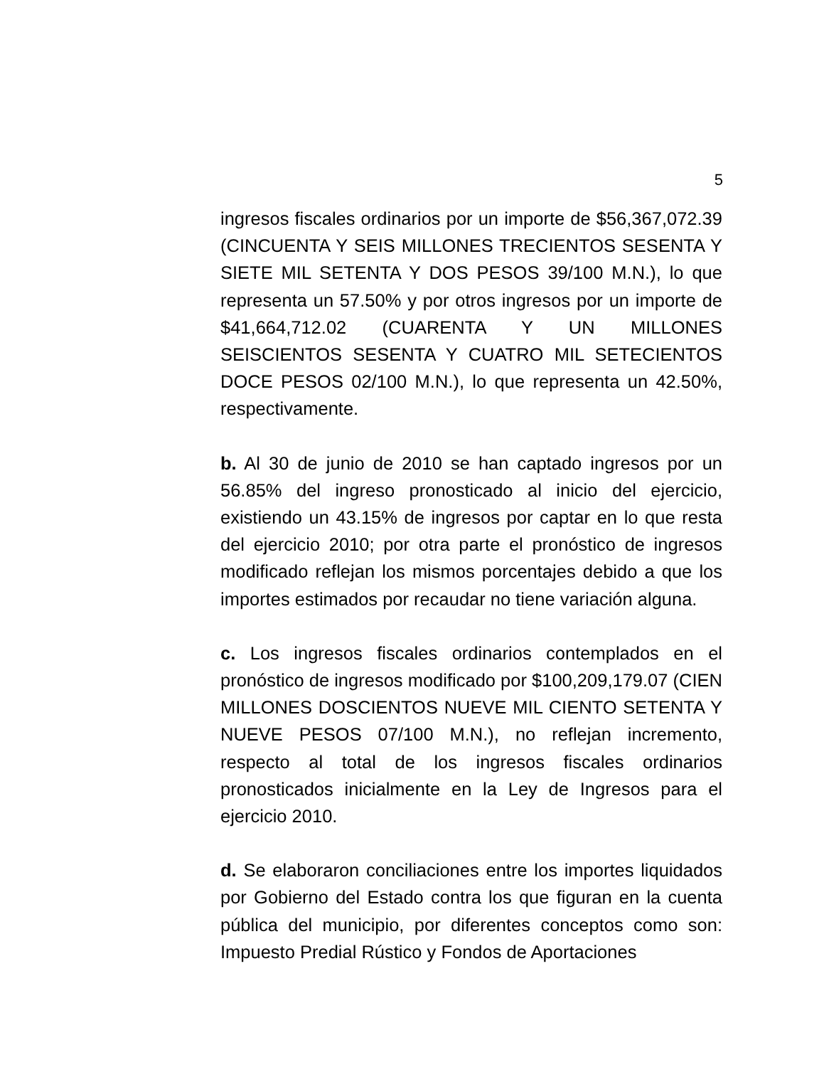5
ingresos fiscales ordinarios por un importe de $56,367,072.39 (CINCUENTA Y SEIS MILLONES TRECIENTOS SESENTA Y SIETE MIL SETENTA Y DOS PESOS 39/100 M.N.), lo que representa un 57.50% y por otros ingresos por un importe de $41,664,712.02 (CUARENTA Y UN MILLONES SEISCIENTOS SESENTA Y CUATRO MIL SETECIENTOS DOCE PESOS 02/100 M.N.), lo que representa un 42.50%, respectivamente.
b. Al 30 de junio de 2010 se han captado ingresos por un 56.85% del ingreso pronosticado al inicio del ejercicio, existiendo un 43.15% de ingresos por captar en lo que resta del ejercicio 2010; por otra parte el pronóstico de ingresos modificado reflejan los mismos porcentajes debido a que los importes estimados por recaudar no tiene variación alguna.
c. Los ingresos fiscales ordinarios contemplados en el pronóstico de ingresos modificado por $100,209,179.07 (CIEN MILLONES DOSCIENTOS NUEVE MIL CIENTO SETENTA Y NUEVE PESOS 07/100 M.N.), no reflejan incremento, respecto al total de los ingresos fiscales ordinarios pronosticados inicialmente en la Ley de Ingresos para el ejercicio 2010.
d. Se elaboraron conciliaciones entre los importes liquidados por Gobierno del Estado contra los que figuran en la cuenta pública del municipio, por diferentes conceptos como son: Impuesto Predial Rústico y Fondos de Aportaciones